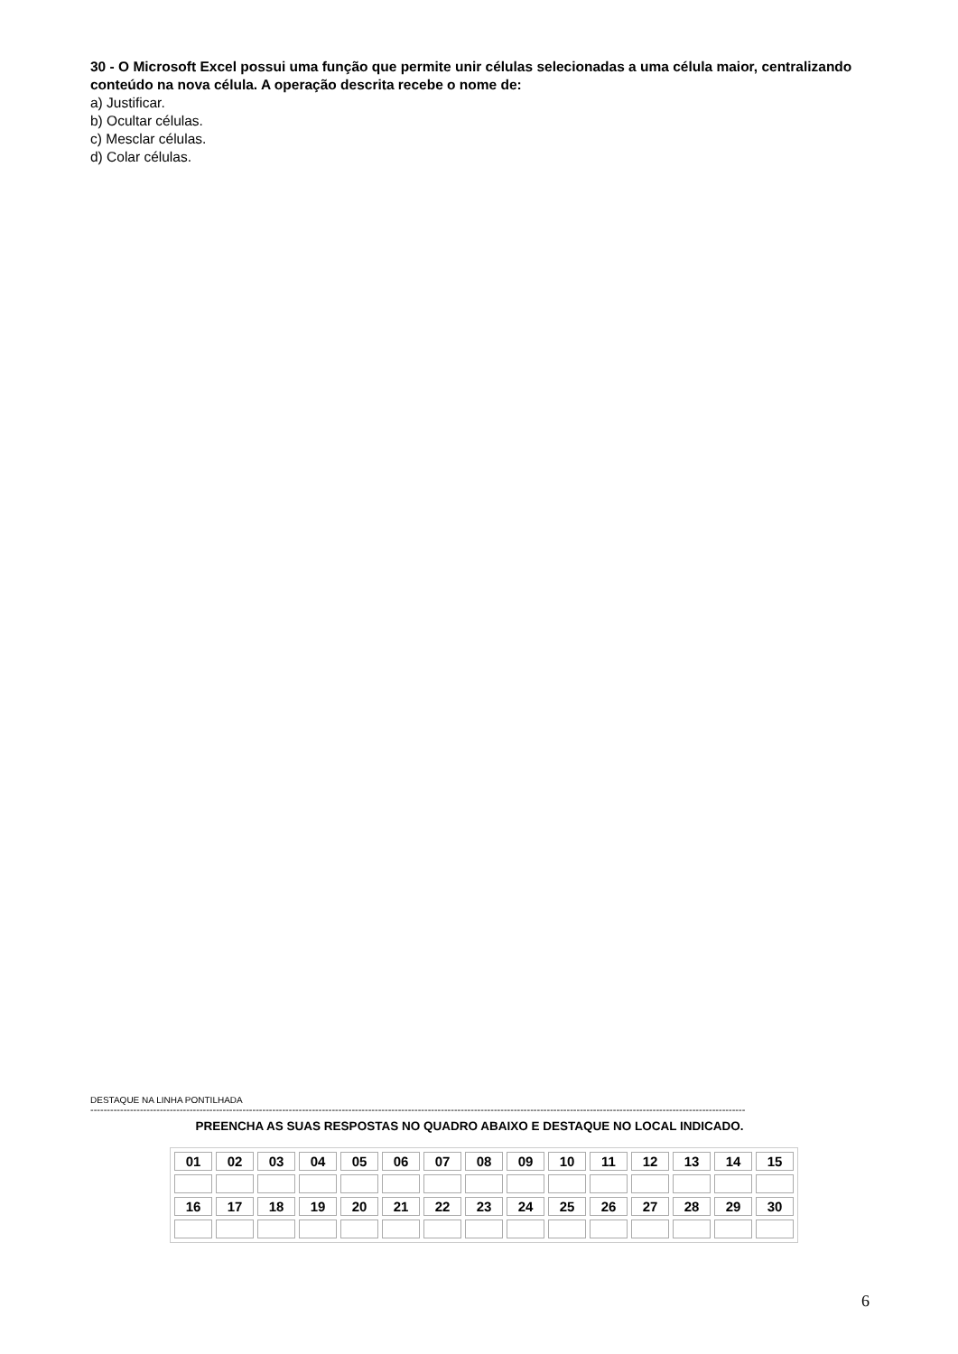30 - O Microsoft Excel possui uma função que permite unir células selecionadas a uma célula maior, centralizando conteúdo na nova célula. A operação descrita recebe o nome de:
a) Justificar.
b) Ocultar células.
c) Mesclar células.
d) Colar células.
DESTAQUE NA LINHA PONTILHADA
------------------------------------------------------------------------------------------------------------------------------------------------------------------------------------------------------
PREENCHA AS SUAS RESPOSTAS NO QUADRO ABAIXO E DESTAQUE NO LOCAL INDICADO.
| 01 | 02 | 03 | 04 | 05 | 06 | 07 | 08 | 09 | 10 | 11 | 12 | 13 | 14 | 15 |
| 16 | 17 | 18 | 19 | 20 | 21 | 22 | 23 | 24 | 25 | 26 | 27 | 28 | 29 | 30 |
6